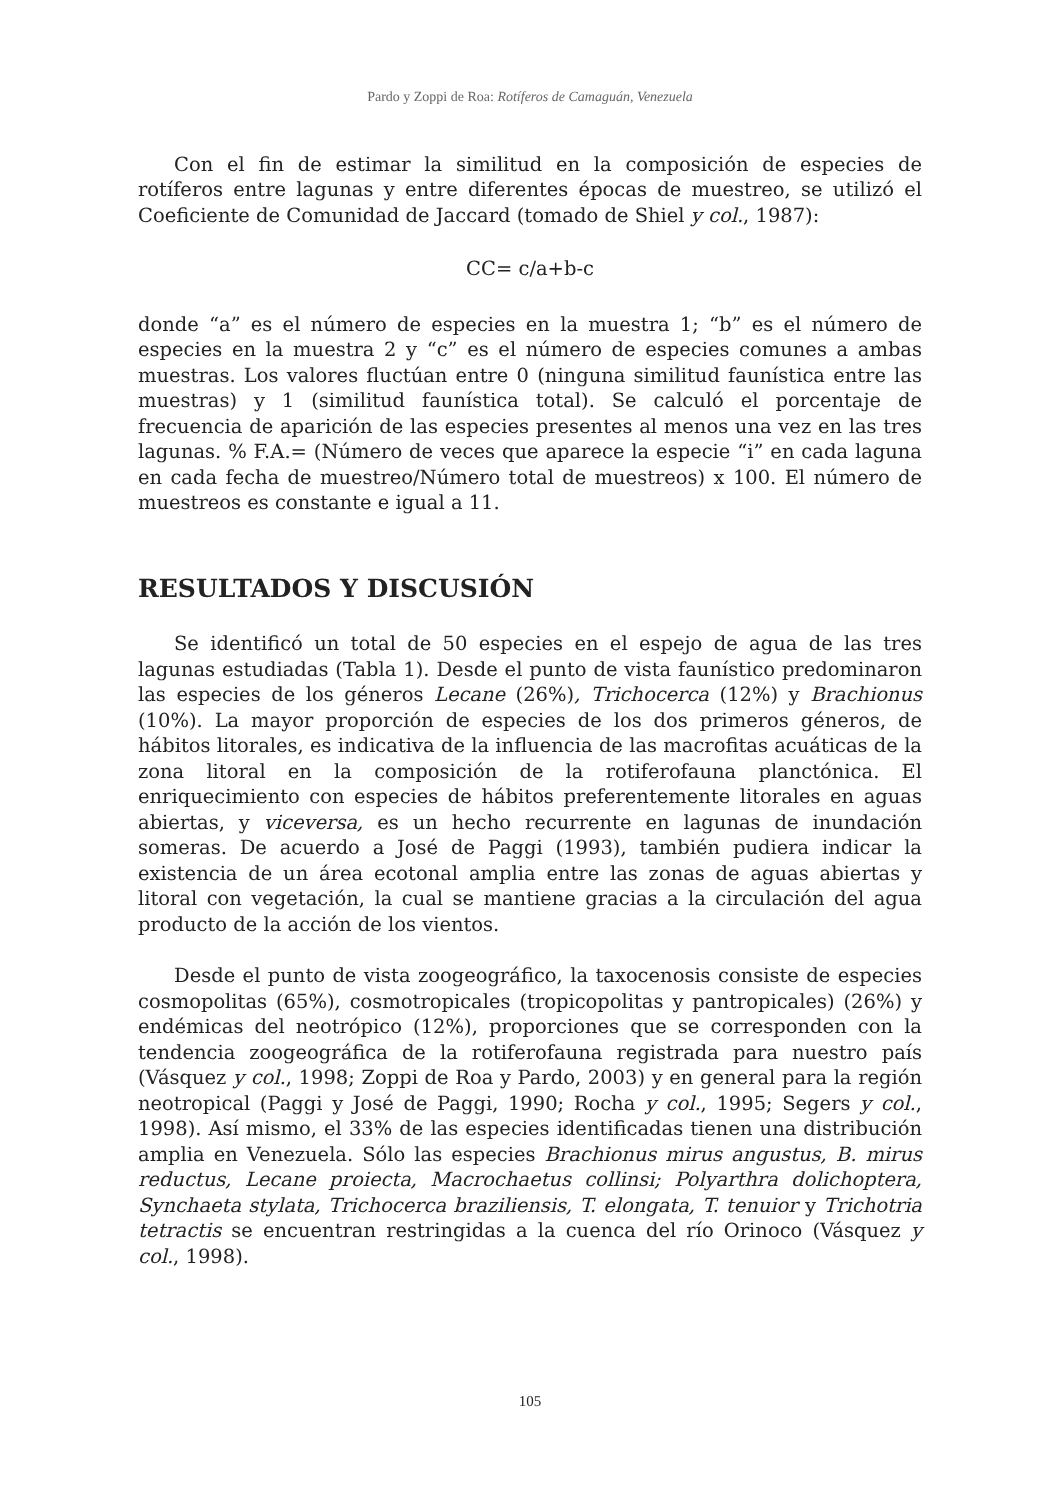Pardo y Zoppi de Roa: Rotíferos de Camaguán, Venezuela
Con el fin de estimar la similitud en la composición de especies de rotíferos entre lagunas y entre diferentes épocas de muestreo, se utilizó el Coeficiente de Comunidad de Jaccard (tomado de Shiel y col., 1987):
CC= c/a+b-c
donde “a” es el número de especies en la muestra 1; “b” es el número de especies en la muestra 2 y “c” es el número de especies comunes a ambas muestras. Los valores fluctúan entre 0 (ninguna similitud faunística entre las muestras) y 1 (similitud faunística total). Se calculó el porcentaje de frecuencia de aparición de las especies presentes al menos una vez en las tres lagunas. % F.A.= (Número de veces que aparece la especie “i” en cada laguna en cada fecha de muestreo/Número total de muestreos) x 100. El número de muestreos es constante e igual a 11.
RESULTADOS Y DISCUSIÓN
Se identificó un total de 50 especies en el espejo de agua de las tres lagunas estudiadas (Tabla 1). Desde el punto de vista faunístico predominaron las especies de los géneros Lecane (26%), Trichocerca (12%) y Brachionus (10%). La mayor proporción de especies de los dos primeros géneros, de hábitos litorales, es indicativa de la influencia de las macrofitas acuáticas de la zona litoral en la composición de la rotiferofauna planctónica. El enriquecimiento con especies de hábitos preferentemente litorales en aguas abiertas, y viceversa, es un hecho recurrente en lagunas de inundación someras. De acuerdo a José de Paggi (1993), también pudiera indicar la existencia de un área ecotonal amplia entre las zonas de aguas abiertas y litoral con vegetación, la cual se mantiene gracias a la circulación del agua producto de la acción de los vientos.
Desde el punto de vista zoogeográfico, la taxocenosis consiste de especies cosmopolitas (65%), cosmotropicales (tropicopolitas y pantropicales) (26%) y endémicas del neotrópico (12%), proporciones que se corresponden con la tendencia zoogeográfica de la rotiferofauna registrada para nuestro país (Vásquez y col., 1998; Zoppi de Roa y Pardo, 2003) y en general para la región neotropical (Paggi y José de Paggi, 1990; Rocha y col., 1995; Segers y col., 1998). Así mismo, el 33% de las especies identificadas tienen una distribución amplia en Venezuela. Sólo las especies Brachionus mirus angustus, B. mirus reductus, Lecane proiecta, Macrochaetus collinsi; Polyarthra dolichoptera, Synchaeta stylata, Trichocerca braziliensis, T. elongata, T. tenuior y Trichotria tetractis se encuentran restringidas a la cuenca del río Orinoco (Vásquez y col., 1998).
105